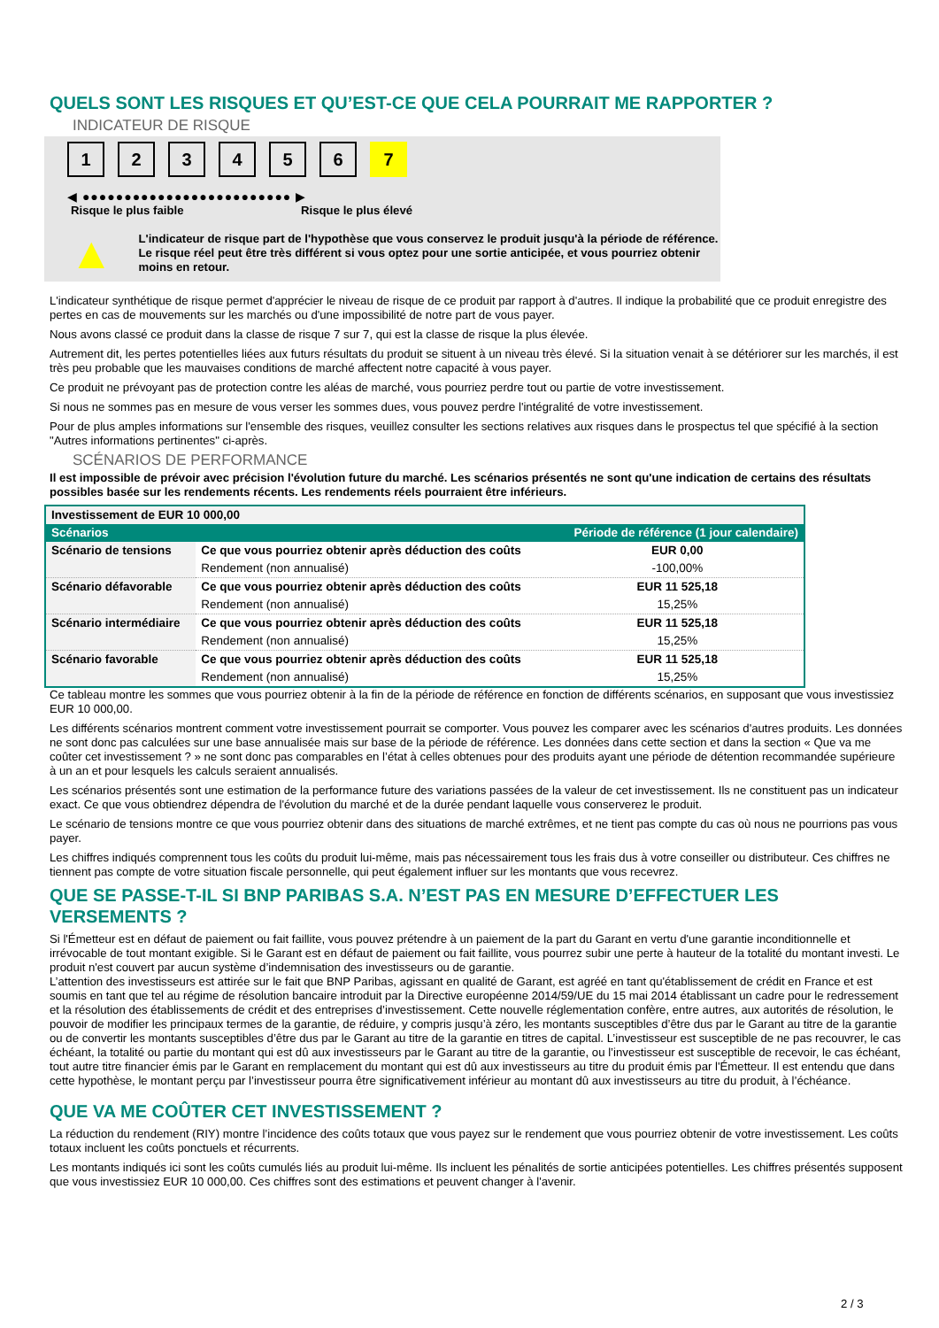QUELS SONT LES RISQUES ET QU’EST-CE QUE CELA POURRAIT ME RAPPORTER ?
INDICATEUR DE RISQUE
1 2 3 4 5 6 7
◀ ●●●●●●●●●●●●●●●●●●●●●●●●● ▶
Risque le plus faible Risque le plus élevé
▲
L'indicateur de risque part de l'hypothèse que vous conservez le produit jusqu'à la période de référence.
Le risque réel peut être très différent si vous optez pour une sortie anticipée, et vous pourriez obtenir moins en retour.
L'indicateur synthétique de risque permet d'apprécier le niveau de risque de ce produit par rapport à d'autres. Il indique la probabilité que ce produit enregistre des pertes en cas de mouvements sur les marchés ou d'une impossibilité de notre part de vous payer.
Nous avons classé ce produit dans la classe de risque 7 sur 7, qui est la classe de risque la plus élevée.
Autrement dit, les pertes potentielles liées aux futurs résultats du produit se situent à un niveau très élevé. Si la situation venait à se détériorer sur les marchés, il est très peu probable que les mauvaises conditions de marché affectent notre capacité à vous payer.
Ce produit ne prévoyant pas de protection contre les aléas de marché, vous pourriez perdre tout ou partie de votre investissement.
Si nous ne sommes pas en mesure de vous verser les sommes dues, vous pouvez perdre l'intégralité de votre investissement.
Pour de plus amples informations sur l'ensemble des risques, veuillez consulter les sections relatives aux risques dans le prospectus tel que spécifié à la section "Autres informations pertinentes" ci-après.
SCÉNARIOS DE PERFORMANCE
Il est impossible de prévoir avec précision l'évolution future du marché. Les scénarios présentés ne sont qu'une indication de certains des résultats possibles basée sur les rendements récents. Les rendements réels pourraient être inférieurs.
| Investissement de EUR 10 000,00 | | |
| Scénarios | | Période de référence (1 jour calendaire) |
| Scénario de tensions | Ce que vous pourriez obtenir après déduction des coûts | EUR 0,00 |
| | Rendement (non annualisé) | -100,00% |
| Scénario défavorable | Ce que vous pourriez obtenir après déduction des coûts | EUR 11 525,18 |
| | Rendement (non annualisé) | 15,25% |
| Scénario intermédiaire | Ce que vous pourriez obtenir après déduction des coûts | EUR 11 525,18 |
| | Rendement (non annualisé) | 15,25% |
| Scénario favorable | Ce que vous pourriez obtenir après déduction des coûts | EUR 11 525,18 |
| | Rendement (non annualisé) | 15,25% |
Ce tableau montre les sommes que vous pourriez obtenir à la fin de la période de référence en fonction de différents scénarios, en supposant que vous investissiez EUR 10 000,00.
Les différents scénarios montrent comment votre investissement pourrait se comporter. Vous pouvez les comparer avec les scénarios d'autres produits. Les données ne sont donc pas calculées sur une base annualisée mais sur base de la période de référence. Les données dans cette section et dans la section « Que va me coûter cet investissement ? » ne sont donc pas comparables en l’état à celles obtenues pour des produits ayant une période de détention recommandée supérieure à un an et pour lesquels les calculs seraient annualisés.
Les scénarios présentés sont une estimation de la performance future des variations passées de la valeur de cet investissement. Ils ne constituent pas un indicateur exact. Ce que vous obtiendrez dépendra de l'évolution du marché et de la durée pendant laquelle vous conserverez le produit.
Le scénario de tensions montre ce que vous pourriez obtenir dans des situations de marché extrêmes, et ne tient pas compte du cas où nous ne pourrions pas vous payer.
Les chiffres indiqués comprennent tous les coûts du produit lui-même, mais pas nécessairement tous les frais dus à votre conseiller ou distributeur. Ces chiffres ne tiennent pas compte de votre situation fiscale personnelle, qui peut également influer sur les montants que vous recevrez.
QUE SE PASSE-T-IL SI BNP PARIBAS S.A. N’EST PAS EN MESURE D’EFFECTUER LES VERSEMENTS ?
Si l'Émetteur est en défaut de paiement ou fait faillite, vous pouvez prétendre à un paiement de la part du Garant en vertu d'une garantie inconditionnelle et irrévocable de tout montant exigible. Si le Garant est en défaut de paiement ou fait faillite, vous pourrez subir une perte à hauteur de la totalité du montant investi. Le produit n'est couvert par aucun système d’indemnisation des investisseurs ou de garantie.
L’attention des investisseurs est attirée sur le fait que BNP Paribas, agissant en qualité de Garant, est agréé en tant qu'établissement de crédit en France et est soumis en tant que tel au régime de résolution bancaire introduit par la Directive européenne 2014/59/UE du 15 mai 2014 établissant un cadre pour le redressement et la résolution des établissements de crédit et des entreprises d’investissement. Cette nouvelle réglementation confère, entre autres, aux autorités de résolution, le pouvoir de modifier les principaux termes de la garantie, de réduire, y compris jusqu’à zéro, les montants susceptibles d’être dus par le Garant au titre de la garantie ou de convertir les montants susceptibles d’être dus par le Garant au titre de la garantie en titres de capital. L’investisseur est susceptible de ne pas recouvrer, le cas échéant, la totalité ou partie du montant qui est dû aux investisseurs par le Garant au titre de la garantie, ou l’investisseur est susceptible de recevoir, le cas échéant, tout autre titre financier émis par le Garant en remplacement du montant qui est dû aux investisseurs au titre du produit émis par l'Émetteur. Il est entendu que dans cette hypothèse, le montant perçu par l’investisseur pourra être significativement inférieur au montant dû aux investisseurs au titre du produit, à l’échéance.
QUE VA ME COÛTER CET INVESTISSEMENT ?
La réduction du rendement (RIY) montre l’incidence des coûts totaux que vous payez sur le rendement que vous pourriez obtenir de votre investissement. Les coûts totaux incluent les coûts ponctuels et récurrents.
Les montants indiqués ici sont les coûts cumulés liés au produit lui-même. Ils incluent les pénalités de sortie anticipées potentielles. Les chiffres présentés supposent que vous investissiez EUR 10 000,00. Ces chiffres sont des estimations et peuvent changer à l'avenir.
2 / 3